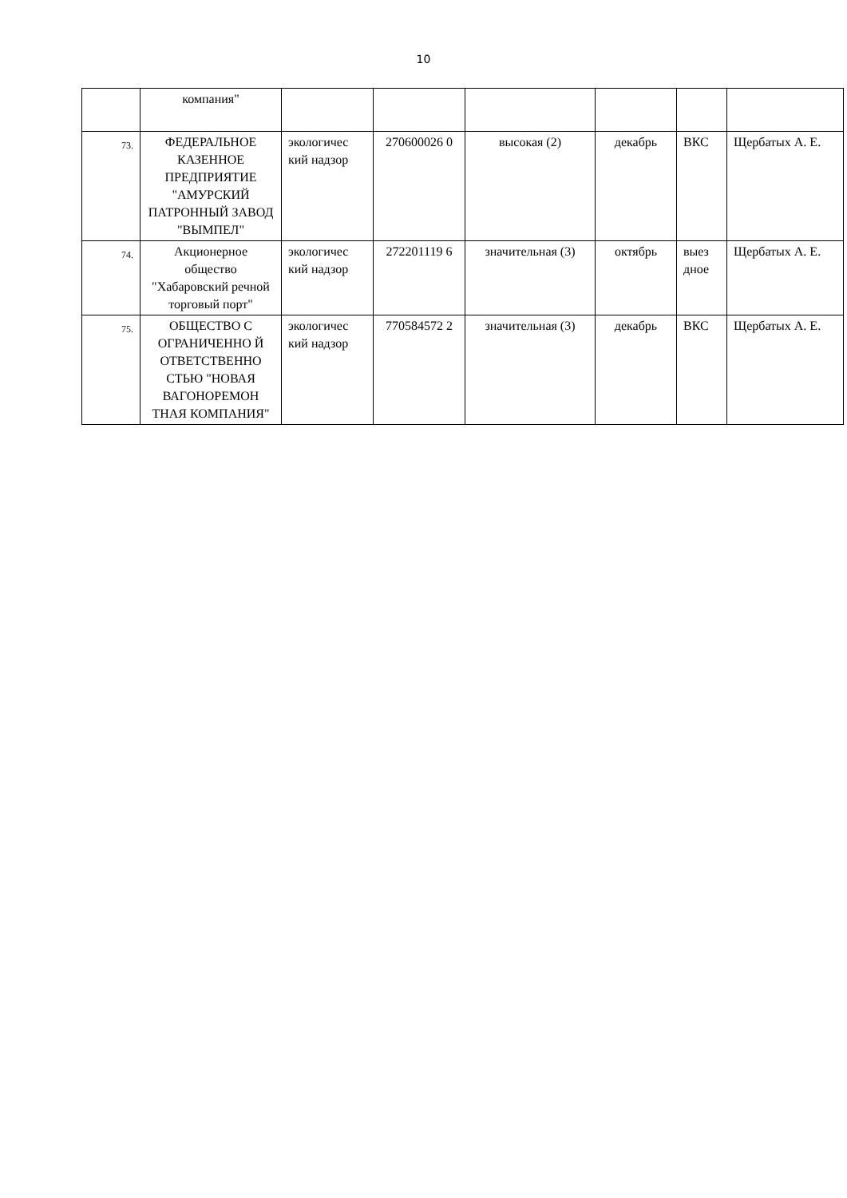10
| | компания" | | | | | | |
| 73. | ФЕДЕРАЛЬНОЕ КАЗЕННОЕ ПРЕДПРИЯТИЕ "АМУРСКИЙ ПАТРОННЫЙ ЗАВОД "ВЫМПЕЛ" | экологичес кий надзор | 270600026 0 | высокая (2) | декабрь | ВКС | Щербатых А. Е. |
| 74. | Акционерное общество "Хабаровский речной торговый порт" | экологичес кий надзор | 272201119 6 | значительная (3) | октябрь | выез дное | Щербатых А. Е. |
| 75. | ОБЩЕСТВО С ОГРАНИЧЕННО Й ОТВЕТСТВЕННО СТЬЮ "НОВАЯ ВАГОНОРЕМОН ТНАЯ КОМПАНИЯ" | экологичес кий надзор | 770584572 2 | значительная (3) | декабрь | ВКС | Щербатых А. Е. |